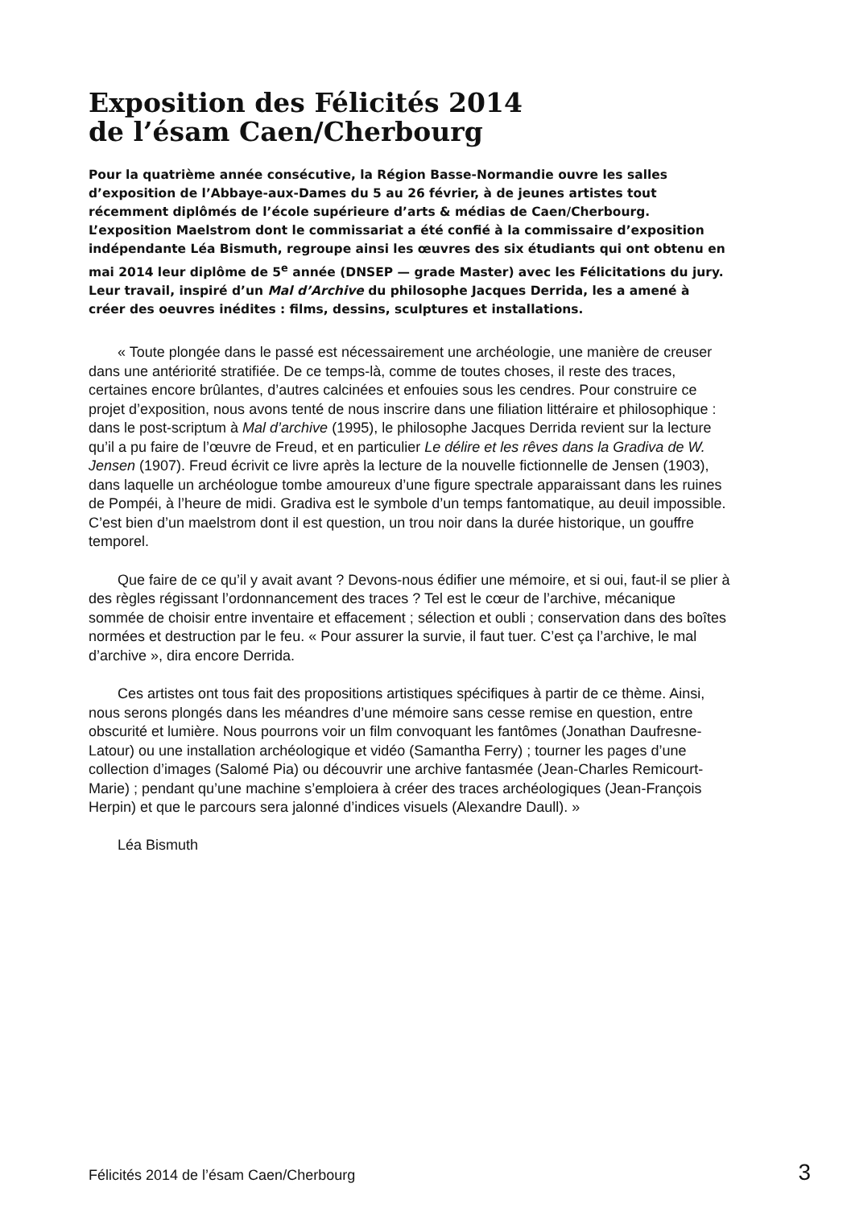Exposition des Félicités 2014
de l’ésam Caen/Cherbourg
Pour la quatrième année consécutive, la Région Basse-Normandie ouvre les salles d’exposition de l’Abbaye-aux-Dames du 5 au 26 février, à de jeunes artistes tout récemment diplômés de l’école supérieure d’arts & médias de Caen/Cherbourg. L’exposition Maelstrom dont le commissariat a été confié à la commissaire d’exposition indépendante Léa Bismuth, regroupe ainsi les œuvres des six étudiants qui ont obtenu en mai 2014 leur diplôme de 5<sup>e</sup> année (DNSEP — grade Master) avec les Félicitations du jury. Leur travail, inspiré d’un Mal d’Archive du philosophe Jacques Derrida, les a amené à créer des oeuvres inédites : films, dessins, sculptures et installations.
« Toute plongée dans le passé est nécessairement une archéologie, une manière de creuser dans une antériorité stratifiée. De ce temps-là, comme de toutes choses, il reste des traces, certaines encore brûlantes, d’autres calcinées et enfouies sous les cendres. Pour construire ce projet d’exposition, nous avons tenté de nous inscrire dans une filiation littéraire et philosophique : dans le post-scriptum à Mal d’archive (1995), le philosophe Jacques Derrida revient sur la lecture qu’il a pu faire de l’œuvre de Freud, et en particulier Le délire et les rêves dans la Gradiva de W. Jensen (1907). Freud écrivit ce livre après la lecture de la nouvelle fictionnelle de Jensen (1903), dans laquelle un archéologue tombe amoureux d’une figure spectrale apparaissant dans les ruines de Pompéi, à l’heure de midi. Gradiva est le symbole d’un temps fantomatique, au deuil impossible. C’est bien d’un maelstrom dont il est question, un trou noir dans la durée historique, un gouffre temporel.
Que faire de ce qu’il y avait avant ? Devons-nous édifier une mémoire, et si oui, faut-il se plier à des règles régissant l’ordonnancement des traces ? Tel est le cœur de l’archive, mécanique sommée de choisir entre inventaire et effacement ; sélection et oubli ; conservation dans des boîtes normées et destruction par le feu. « Pour assurer la survie, il faut tuer. C’est ça l’archive, le mal d’archive », dira encore Derrida.
Ces artistes ont tous fait des propositions artistiques spécifiques à partir de ce thème. Ainsi, nous serons plongés dans les méandres d’une mémoire sans cesse remise en question, entre obscurité et lumière. Nous pourrons voir un film convoquant les fantômes (Jonathan Daufresne-Latour) ou une installation archéologique et vidéo (Samantha Ferry) ; tourner les pages d’une collection d’images (Salomé Pia) ou découvrir une archive fantasmée (Jean-Charles Remicourt-Marie) ; pendant qu’une machine s’emploiera à créer des traces archéologiques (Jean-François Herpin) et que le parcours sera jalonné d’indices visuels (Alexandre Daull). »
Léa Bismuth
Félicités 2014 de l’ésam Caen/Cherbourg 3